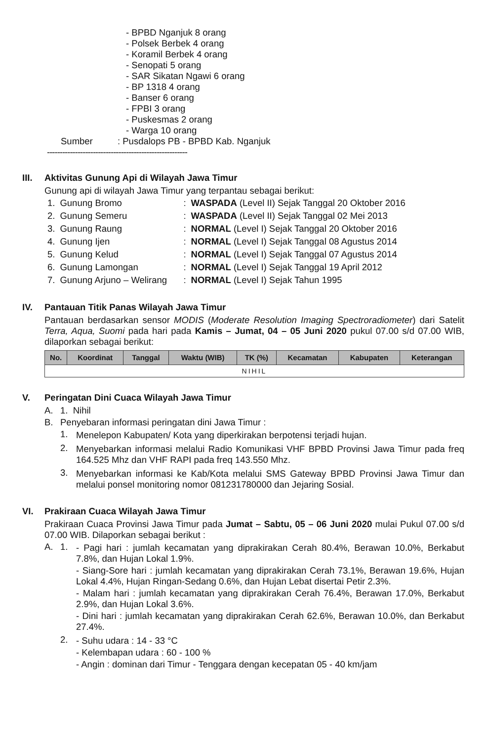- BPBD Nganjuk 8 orang
- Polsek Berbek 4 orang
- Koramil Berbek 4 orang
- Senopati 5 orang
- SAR Sikatan Ngawi 6 orang
- BP 1318 4 orang
- Banser 6 orang
- FPBI 3 orang
- Puskesmas 2 orang
- Warga 10 orang
Sumber: Pusdalops PB - BPBD Kab. Nganjuk
-------------------------------------------------------
III. Aktivitas Gunung Api di Wilayah Jawa Timur
Gunung api di wilayah Jawa Timur yang terpantau sebagai berikut:
| 1. | Gunung Bromo | : | WASPADA (Level II) Sejak Tanggal 20 Oktober 2016 |
| 2. | Gunung Semeru | : | WASPADA (Level II) Sejak Tanggal 02 Mei 2013 |
| 3. | Gunung Raung | : | NORMAL (Level I) Sejak Tanggal 20 Oktober 2016 |
| 4. | Gunung Ijen | : | NORMAL (Level I) Sejak Tanggal 08 Agustus 2014 |
| 5. | Gunung Kelud | : | NORMAL (Level I) Sejak Tanggal 07 Agustus 2014 |
| 6. | Gunung Lamongan | : | NORMAL (Level I) Sejak Tanggal 19 April 2012 |
| 7. | Gunung Arjuno – Welirang | : | NORMAL (Level I) Sejak Tahun 1995 |
IV. Pantauan Titik Panas Wilayah Jawa Timur
Pantauan berdasarkan sensor MODIS (Moderate Resolution Imaging Spectroradiometer) dari Satelit Terra, Aqua, Suomi pada hari pada Kamis – Jumat, 04 – 05 Juni 2020 pukul 07.00 s/d 07.00 WIB, dilaporkan sebagai berikut:
| No. | Koordinat | Tanggal | Waktu (WIB) | TK (%) | Kecamatan | Kabupaten | Keterangan |
| --- | --- | --- | --- | --- | --- | --- | --- |
| NIHIL | | | | | | | |
V. Peringatan Dini Cuaca Wilayah Jawa Timur
A. 1. Nihil
B. Penyebaran informasi peringatan dini Jawa Timur :
1. Menelepon Kabupaten/ Kota yang diperkirakan berpotensi terjadi hujan.
2. Menyebarkan informasi melalui Radio Komunikasi VHF BPBD Provinsi Jawa Timur pada freq 164.525 Mhz dan VHF RAPI pada freq 143.550 Mhz.
3. Menyebarkan informasi ke Kab/Kota melalui SMS Gateway BPBD Provinsi Jawa Timur dan melalui ponsel monitoring nomor 081231780000 dan Jejaring Sosial.
VI. Prakiraan Cuaca Wilayah Jawa Timur
Prakiraan Cuaca Provinsi Jawa Timur pada Jumat – Sabtu, 05 – 06 Juni 2020 mulai Pukul 07.00 s/d 07.00 WIB. Dilaporkan sebagai berikut :
A. 1. - Pagi hari : jumlah kecamatan yang diprakirakan Cerah 80.4%, Berawan 10.0%, Berkabut 7.8%, dan Hujan Lokal 1.9%.
- Siang-Sore hari : jumlah kecamatan yang diprakirakan Cerah 73.1%, Berawan 19.6%, Hujan Lokal 4.4%, Hujan Ringan-Sedang 0.6%, dan Hujan Lebat disertai Petir 2.3%.
- Malam hari : jumlah kecamatan yang diprakirakan Cerah 76.4%, Berawan 17.0%, Berkabut 2.9%, dan Hujan Lokal 3.6%.
- Dini hari : jumlah kecamatan yang diprakirakan Cerah 62.6%, Berawan 10.0%, dan Berkabut 27.4%.
2. - Suhu udara : 14 - 33 °C
- Kelembapan udara : 60 - 100 %
- Angin : dominan dari Timur - Tenggara dengan kecepatan 05 - 40 km/jam